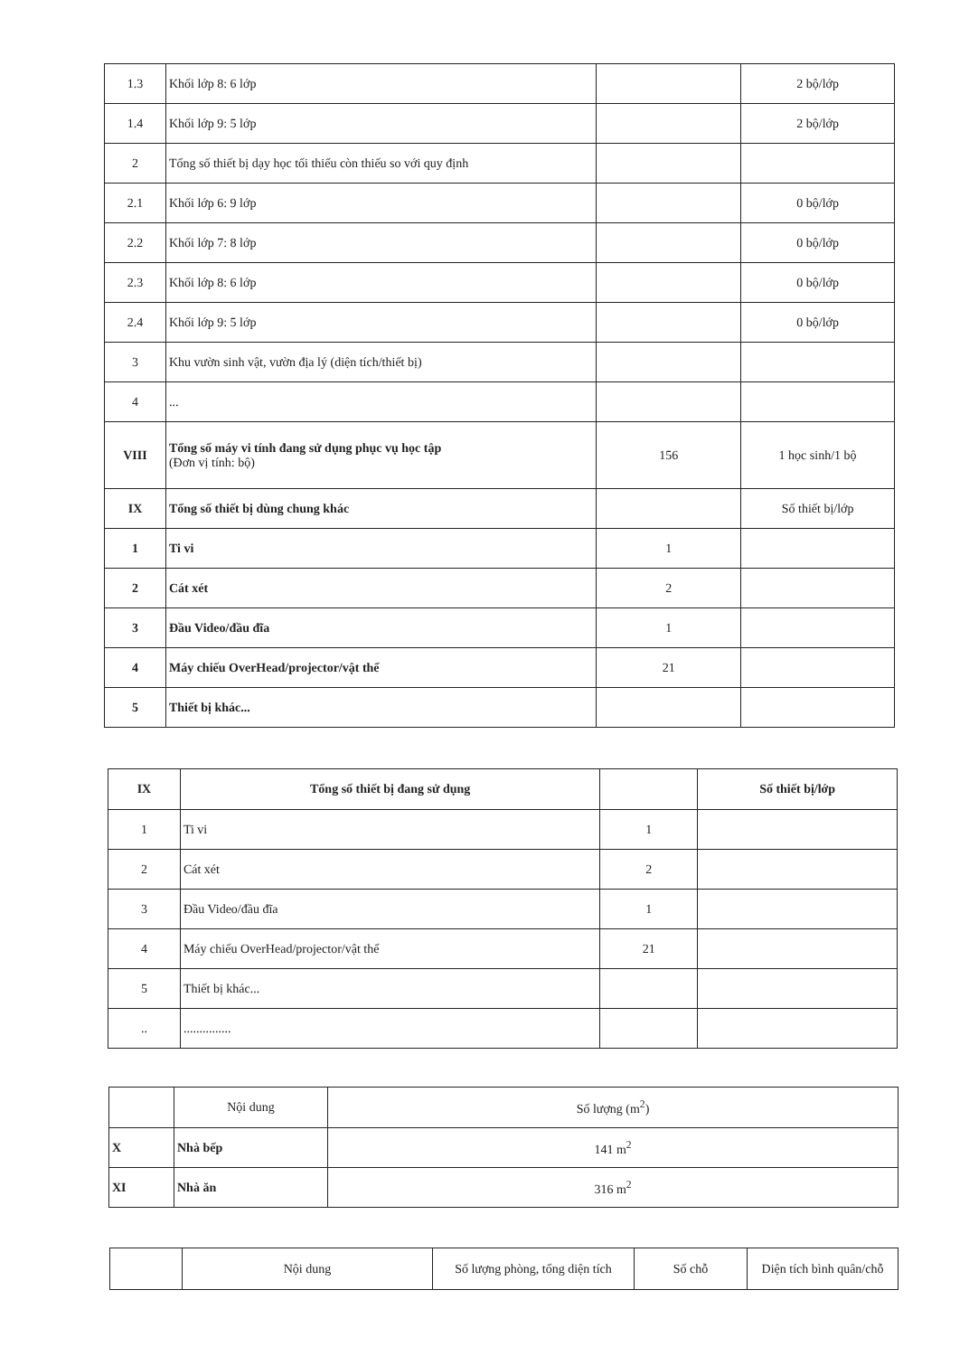| 1.3 | Khối lớp 8: 6 lớp | | 2 bộ/lớp |
| 1.4 | Khối lớp 9: 5 lớp | | 2 bộ/lớp |
| 2 | Tổng số thiết bị dạy học tối thiểu còn thiếu so với quy định | | |
| 2.1 | Khối lớp 6: 9 lớp | | 0 bộ/lớp |
| 2.2 | Khối lớp 7: 8 lớp | | 0 bộ/lớp |
| 2.3 | Khối lớp 8: 6 lớp | | 0 bộ/lớp |
| 2.4 | Khối lớp 9: 5 lớp | | 0 bộ/lớp |
| 3 | Khu vườn sinh vật, vườn địa lý (diện tích/thiết bị) | | |
| 4 | ... | | |
| VIII | Tổng số máy vi tính đang sử dụng phục vụ học tập (Đơn vị tính: bộ) | 156 | 1 học sinh/1 bộ |
| IX | Tổng số thiết bị dùng chung khác | | Số thiết bị/lớp |
| 1 | Ti vi | 1 | |
| 2 | Cát xét | 2 | |
| 3 | Đầu Video/đầu đĩa | 1 | |
| 4 | Máy chiếu OverHead/projector/vật thể | 21 | |
| 5 | Thiết bị khác... | | |
| IX | Tổng số thiết bị đang sử dụng | | Số thiết bị/lớp |
| 1 | Ti vi | 1 | |
| 2 | Cát xét | 2 | |
| 3 | Đầu Video/đầu đĩa | 1 | |
| 4 | Máy chiếu OverHead/projector/vật thể | 21 | |
| 5 | Thiết bị khác... | | |
| .. | ............... | | |
| | Nội dung | Số lượng (m<sup>2</sup>) |
| X | Nhà bếp | 141 m<sup>2</sup> |
| XI | Nhà ăn | 316 m<sup>2</sup> |
| | Nội dung | Số lượng phòng, tổng diện tích | Số chỗ | Diện tích bình quân/chỗ |